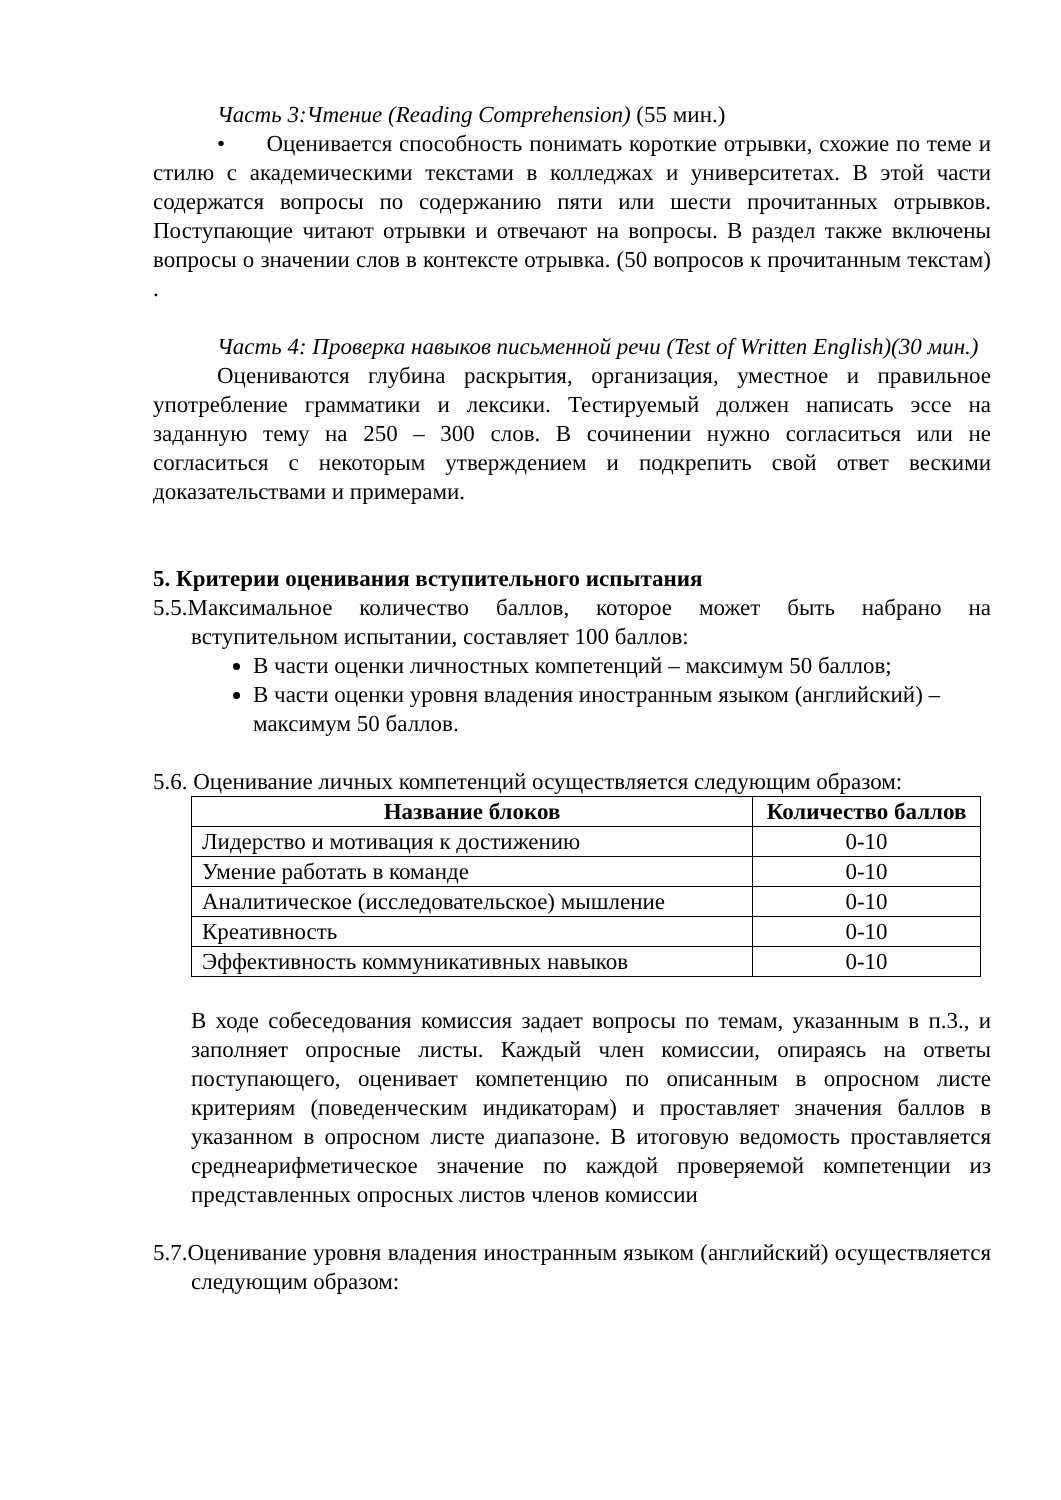Часть 3:Чтение (Reading Comprehension) (55 мин.)
• Оценивается способность понимать короткие отрывки, схожие по теме и стилю с академическими текстами в колледжах и университетах. В этой части содержатся вопросы по содержанию пяти или шести прочитанных отрывков. Поступающие читают отрывки и отвечают на вопросы. В раздел также включены вопросы о значении слов в контексте отрывка. (50 вопросов к прочитанным текстам) .
Часть 4: Проверка навыков письменной речи (Test of Written English)(30 мин.)
Оцениваются глубина раскрытия, организация, уместное и правильное употребление грамматики и лексики. Тестируемый должен написать эссе на заданную тему на 250 – 300 слов. В сочинении нужно согласиться или не согласиться с некоторым утверждением и подкрепить свой ответ вескими доказательствами и примерами.
5. Критерии оценивания вступительного испытания
5.5.Максимальное количество баллов, которое может быть набрано на вступительном испытании, составляет 100 баллов:
В части оценки личностных компетенций – максимум 50 баллов;
В части оценки уровня владения иностранным языком (английский) – максимум 50 баллов.
5.6. Оценивание личных компетенций осуществляется следующим образом:
| Название блоков | Количество баллов |
| --- | --- |
| Лидерство и мотивация к достижению | 0-10 |
| Умение работать в команде | 0-10 |
| Аналитическое (исследовательское) мышление | 0-10 |
| Креативность | 0-10 |
| Эффективность коммуникативных навыков | 0-10 |
В ходе собеседования комиссия задает вопросы по темам, указанным в п.3., и заполняет опросные листы. Каждый член комиссии, опираясь на ответы поступающего, оценивает компетенцию по описанным в опросном листе критериям (поведенческим индикаторам) и проставляет значения баллов в указанном в опросном листе диапазоне. В итоговую ведомость проставляется среднеарифметическое значение по каждой проверяемой компетенции из представленных опросных листов членов комиссии
5.7.Оценивание уровня владения иностранным языком (английский) осуществляется следующим образом: